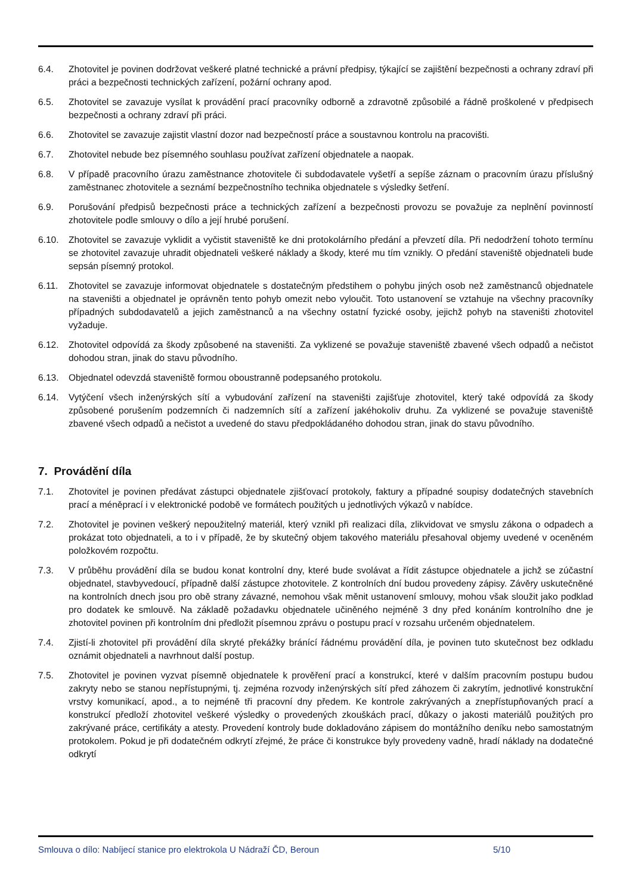6.4. Zhotovitel je povinen dodržovat veškeré platné technické a právní předpisy, týkající se zajištění bezpečnosti a ochrany zdraví při práci a bezpečnosti technických zařízení, požární ochrany apod.
6.5. Zhotovitel se zavazuje vysílat k provádění prací pracovníky odborně a zdravotně způsobilé a řádně proškolené v předpisech bezpečnosti a ochrany zdraví při práci.
6.6. Zhotovitel se zavazuje zajistit vlastní dozor nad bezpečností práce a soustavnou kontrolu na pracovišti.
6.7. Zhotovitel nebude bez písemného souhlasu používat zařízení objednatele a naopak.
6.8. V případě pracovního úrazu zaměstnance zhotovitele či subdodavatele vyšetří a sepíše záznam o pracovním úrazu příslušný zaměstnanec zhotovitele a seznámí bezpečnostního technika objednatele s výsledky šetření.
6.9. Porušování předpisů bezpečnosti práce a technických zařízení a bezpečnosti provozu se považuje za neplnění povinností zhotovitele podle smlouvy o dílo a její hrubé porušení.
6.10. Zhotovitel se zavazuje vyklidit a vyčistit staveniště ke dni protokolárního předání a převzetí díla. Při nedodržení tohoto termínu se zhotovitel zavazuje uhradit objednateli veškeré náklady a škody, které mu tím vznikly. O předání staveniště objednateli bude sepsán písemný protokol.
6.11. Zhotovitel se zavazuje informovat objednatele s dostatečným předstihem o pohybu jiných osob než zaměstnanců objednatele na staveništi a objednatel je oprávněn tento pohyb omezit nebo vyloučit. Toto ustanovení se vztahuje na všechny pracovníky případných subdodavatelů a jejich zaměstnanců a na všechny ostatní fyzické osoby, jejichž pohyb na staveništi zhotovitel vyžaduje.
6.12. Zhotovitel odpovídá za škody způsobené na staveništi. Za vyklizené se považuje staveniště zbavené všech odpadů a nečistot dohodou stran, jinak do stavu původního.
6.13. Objednatel odevzdá staveniště formou oboustranně podepsaného protokolu.
6.14. Vytýčení všech inženýrských sítí a vybudování zařízení na staveništi zajišťuje zhotovitel, který také odpovídá za škody způsobené porušením podzemních či nadzemních sítí a zařízení jakéhokoliv druhu. Za vyklizené se považuje staveniště zbavené všech odpadů a nečistot a uvedené do stavu předpokládaného dohodou stran, jinak do stavu původního.
7. Provádění díla
7.1. Zhotovitel je povinen předávat zástupci objednatele zjišťovací protokoly, faktury a případné soupisy dodatečných stavebních prací a méněprací i v elektronické podobě ve formátech použitých u jednotlivých výkazů v nabídce.
7.2. Zhotovitel je povinen veškerý nepoužitelný materiál, který vznikl při realizaci díla, zlikvidovat ve smyslu zákona o odpadech a prokázat toto objednateli, a to i v případě, že by skutečný objem takového materiálu přesahoval objemy uvedené v oceněném položkovém rozpočtu.
7.3. V průběhu provádění díla se budou konat kontrolní dny, které bude svolávat a řídit zástupce objednatele a jichž se zúčastní objednatel, stavbyvedoucí, případně další zástupce zhotovitele. Z kontrolních dní budou provedeny zápisy. Závěry uskutečněné na kontrolních dnech jsou pro obě strany závazné, nemohou však měnit ustanovení smlouvy, mohou však sloužit jako podklad pro dodatek ke smlouvě. Na základě požadavku objednatele učiněného nejméně 3 dny před konáním kontrolního dne je zhotovitel povinen při kontrolním dni předložit písemnou zprávu o postupu prací v rozsahu určeném objednatelem.
7.4. Zjistí-li zhotovitel při provádění díla skryté překážky bránící řádnému provádění díla, je povinen tuto skutečnost bez odkladu oznámit objednateli a navrhnout další postup.
7.5. Zhotovitel je povinen vyzvat písemně objednatele k prověření prací a konstrukcí, které v dalším pracovním postupu budou zakryty nebo se stanou nepřístupnými, tj. zejména rozvody inženýrských sítí před záhozem či zakrytím, jednotlivé konstrukční vrstvy komunikací, apod., a to nejméně tři pracovní dny předem. Ke kontrole zakrývaných a znepřístupňovaných prací a konstrukcí předloží zhotovitel veškeré výsledky o provedených zkouškách prací, důkazy o jakosti materiálů použitých pro zakrývané práce, certifikáty a atesty. Provedení kontroly bude dokladováno zápisem do montážního deníku nebo samostatným protokolem. Pokud je při dodatečném odkrytí zřejmé, že práce či konstrukce byly provedeny vadně, hradí náklady na dodatečné odkrytí
Smlouva o dílo: Nabíjecí stanice pro elektrokola U Nádraží ČD, Beroun 5/10